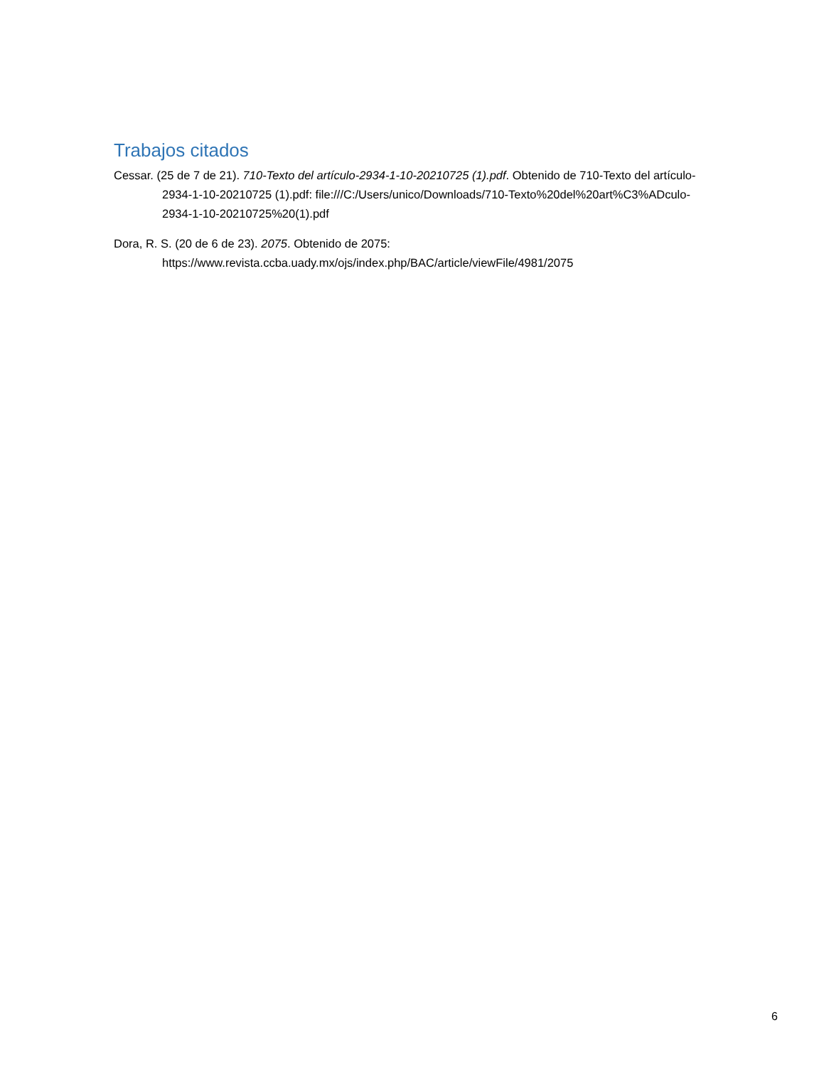Trabajos citados
Cessar. (25 de 7 de 21). 710-Texto del artículo-2934-1-10-20210725 (1).pdf. Obtenido de 710-Texto del artículo-2934-1-10-20210725 (1).pdf: file:///C:/Users/unico/Downloads/710-Texto%20del%20art%C3%ADculo-2934-1-10-20210725%20(1).pdf
Dora, R. S. (20 de 6 de 23). 2075. Obtenido de 2075: https://www.revista.ccba.uady.mx/ojs/index.php/BAC/article/viewFile/4981/2075
6